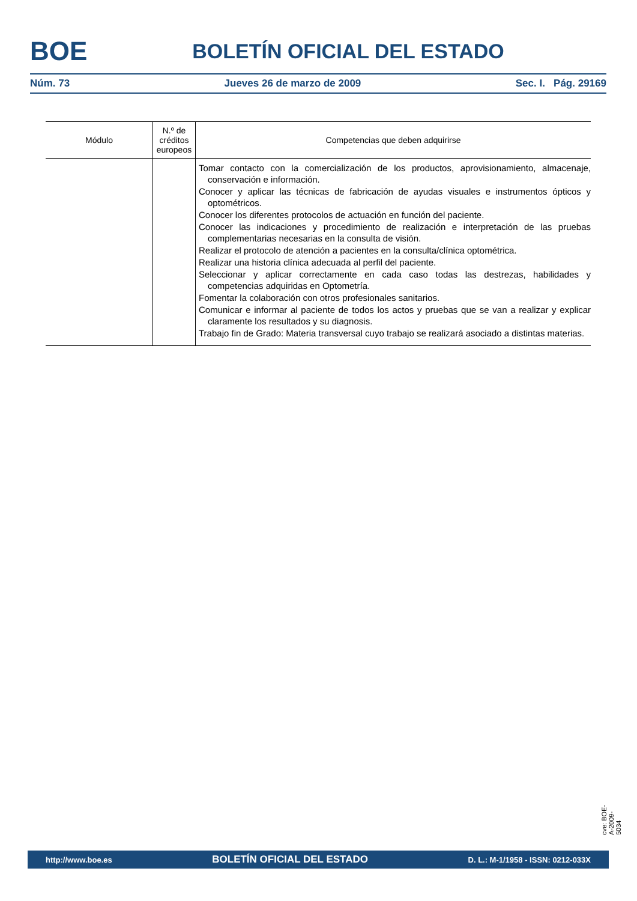BOE
BOLETÍN OFICIAL DEL ESTADO
Núm. 73 Jueves 26 de marzo de 2009 Sec. I. Pág. 29169
| Módulo | N.º de créditos europeos | Competencias que deben adquirirse |
| --- | --- | --- |
| | | Tomar contacto con la comercialización de los productos, aprovisionamiento, almacenaje, conservación e información. Conocer y aplicar las técnicas de fabricación de ayudas visuales e instrumentos ópticos y optométricos. Conocer los diferentes protocolos de actuación en función del paciente. Conocer las indicaciones y procedimiento de realización e interpretación de las pruebas complementarias necesarias en la consulta de visión. Realizar el protocolo de atención a pacientes en la consulta/clínica optométrica. Realizar una historia clínica adecuada al perfil del paciente. Seleccionar y aplicar correctamente en cada caso todas las destrezas, habilidades y competencias adquiridas en Optometría. Fomentar la colaboración con otros profesionales sanitarios. Comunicar e informar al paciente de todos los actos y pruebas que se van a realizar y explicar claramente los resultados y su diagnosis. Trabajo fin de Grado: Materia transversal cuyo trabajo se realizará asociado a distintas materias. |
cve: BOE-A-2009-5034
http://www.boe.es BOLETÍN OFICIAL DEL ESTADO D. L.: M-1/1958 - ISSN: 0212-033X